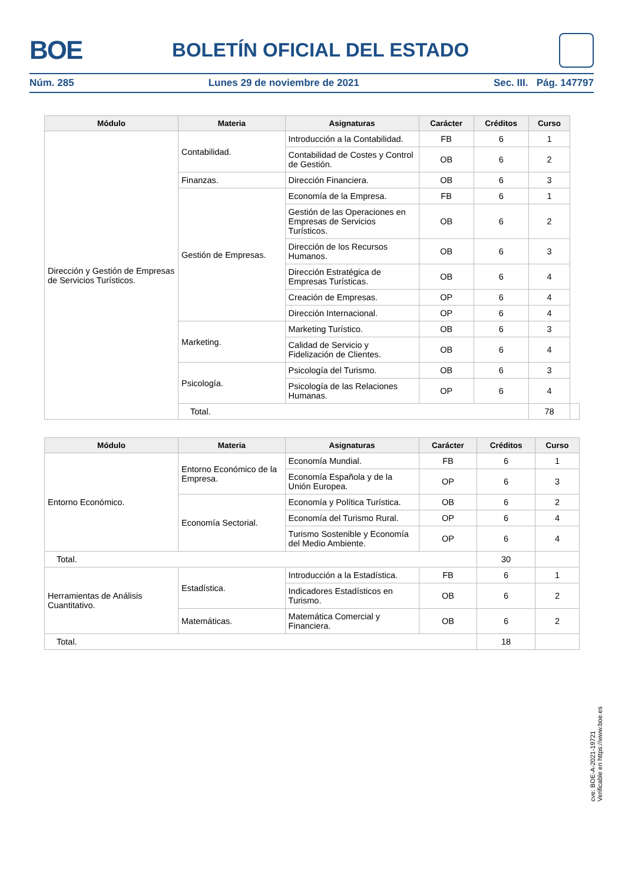BOE BOLETÍN OFICIAL DEL ESTADO
Núm. 285 Lunes 29 de noviembre de 2021 Sec. III. Pág. 147797
| Módulo | Materia | Asignaturas | Carácter | Créditos | Curso | |
| --- | --- | --- | --- | --- | --- | --- |
| Dirección y Gestión de Empresas de Servicios Turísticos. | Contabilidad. | Introducción a la Contabilidad. | FB | 6 | 1 | |
| | | Contabilidad de Costes y Control de Gestión. | OB | 6 | 2 | |
| | Finanzas. | Dirección Financiera. | OB | 6 | 3 | |
| | Gestión de Empresas. | Economía de la Empresa. | FB | 6 | 1 | |
| | | Gestión de las Operaciones en Empresas de Servicios Turísticos. | OB | 6 | 2 | |
| | | Dirección de los Recursos Humanos. | OB | 6 | 3 | |
| | | Dirección Estratégica de Empresas Turísticas. | OB | 6 | 4 | |
| | | Creación de Empresas. | OP | 6 | 4 | |
| | | Dirección Internacional. | OP | 6 | 4 | |
| | Marketing. | Marketing Turístico. | OB | 6 | 3 | |
| | | Calidad de Servicio y Fidelización de Clientes. | OB | 6 | 4 | |
| | Psicología. | Psicología del Turismo. | OB | 6 | 3 | |
| | | Psicología de las Relaciones Humanas. | OP | 6 | 4 | |
| | Total. | | | | 78 | |
| Módulo | Materia | Asignaturas | Carácter | Créditos | Curso |
| --- | --- | --- | --- | --- | --- |
| Entorno Económico. | Entorno Económico de la Empresa. | Economía Mundial. | FB | 6 | 1 |
| | | Economía Española y de la Unión Europea. | OP | 6 | 3 |
| | Economía Sectorial. | Economía y Política Turística. | OB | 6 | 2 |
| | | Economía del Turismo Rural. | OP | 6 | 4 |
| | | Turismo Sostenible y Economía del Medio Ambiente. | OP | 6 | 4 |
| Total. | | | | 30 | |
| Herramientas de Análisis Cuantitativo. | Estadística. | Introducción a la Estadística. | FB | 6 | 1 |
| | | Indicadores Estadísticos en Turismo. | OB | 6 | 2 |
| | Matemáticas. | Matemática Comercial y Financiera. | OB | 6 | 2 |
| Total. | | | | 18 | |
cve: BOE-A-2021-19721
Verificable en https://www.boe.es